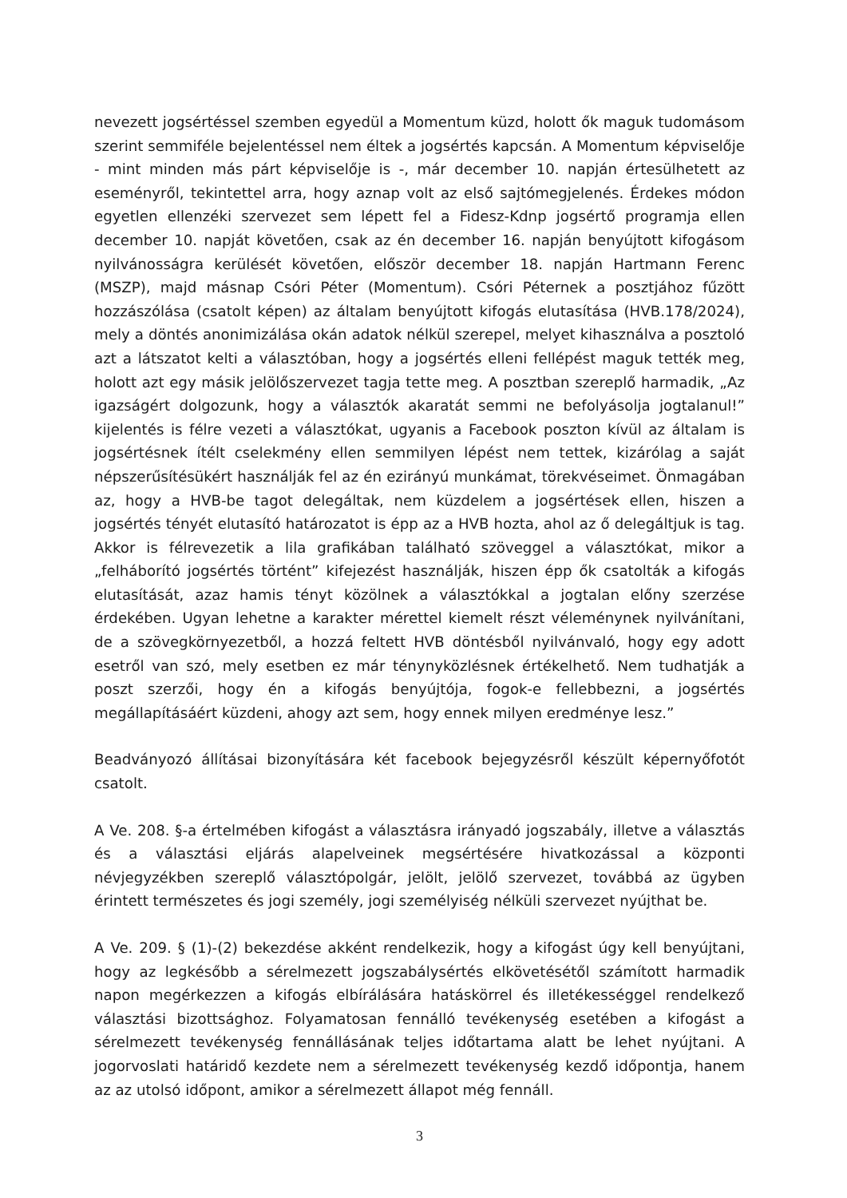nevezett jogsértéssel szemben egyedül a Momentum küzd, holott ők maguk tudomásom szerint semmiféle bejelentéssel nem éltek a jogsértés kapcsán. A Momentum képviselője - mint minden más párt képviselője is -, már december 10. napján értesülhetett az eseményről, tekintettel arra, hogy aznap volt az első sajtómegjelenés. Érdekes módon egyetlen ellenzéki szervezet sem lépett fel a Fidesz-Kdnp jogsértő programja ellen december 10. napját követően, csak az én december 16. napján benyújtott kifogásom nyilvánosságra kerülését követően, először december 18. napján Hartmann Ferenc (MSZP), majd másnap Csóri Péter (Momentum). Csóri Péternek a posztjához fűzött hozzászólása (csatolt képen) az általam benyújtott kifogás elutasítása (HVB.178/2024), mely a döntés anonimizálása okán adatok nélkül szerepel, melyet kihasználva a posztoló azt a látszatot kelti a választóban, hogy a jogsértés elleni fellépést maguk tették meg, holott azt egy másik jelölőszervezet tagja tette meg. A posztban szereplő harmadik, „Az igazságért dolgozunk, hogy a választók akaratát semmi ne befolyásolja jogtalanul!” kijelentés is félre vezeti a választókat, ugyanis a Facebook poszton kívül az általam is jogsértésnek ítélt cselekmény ellen semmilyen lépést nem tettek, kizárólag a saját népszerűsítésükért használják fel az én ezirányú munkámat, törekvéseimet. Önmagában az, hogy a HVB-be tagot delegáltak, nem küzdelem a jogsértések ellen, hiszen a jogsértés tényét elutasító határozatot is épp az a HVB hozta, ahol az ő delegáltjuk is tag. Akkor is félrevezetik a lila grafikában található szöveggel a választókat, mikor a „felháborító jogsértés történt” kifejezést használják, hiszen épp ők csatolták a kifogás elutasítását, azaz hamis tényt közölnek a választókkal a jogtalan előny szerzése érdekében. Ugyan lehetne a karakter mérettel kiemelt részt véleménynek nyilvánítani, de a szövegkörnyezetből, a hozzá feltett HVB döntésből nyilvánvaló, hogy egy adott esetről van szó, mely esetben ez már ténynyközlésnek értékelhető. Nem tudhatják a poszt szerzői, hogy én a kifogás benyújtója, fogok-e fellebbezni, a jogsértés megállapításáért küzdeni, ahogy azt sem, hogy ennek milyen eredménye lesz.”
Beadványozó állításai bizonyítására két facebook bejegyzésről készült képernyőfotót csatolt.
A Ve. 208. §-a értelmében kifogást a választásra irányadó jogszabály, illetve a választás és a választási eljárás alapelveinek megsértésére hivatkozással a központi névjegyzékben szereplő választópolgár, jelölt, jelölő szervezet, továbbá az ügyben érintett természetes és jogi személy, jogi személyiség nélküli szervezet nyújthat be.
A Ve. 209. § (1)-(2) bekezdése akként rendelkezik, hogy a kifogást úgy kell benyújtani, hogy az legkésőbb a sérelmezett jogszabálysértés elkövetésétől számított harmadik napon megérkezzen a kifogás elbírálására hatáskörrel és illetékességgel rendelkező választási bizottsághoz. Folyamatosan fennálló tevékenység esetében a kifogást a sérelmezett tevékenység fennállásának teljes időtartama alatt be lehet nyújtani. A jogorvoslati határidő kezdete nem a sérelmezett tevékenység kezdő időpontja, hanem az az utolsó időpont, amikor a sérelmezett állapot még fennáll.
3